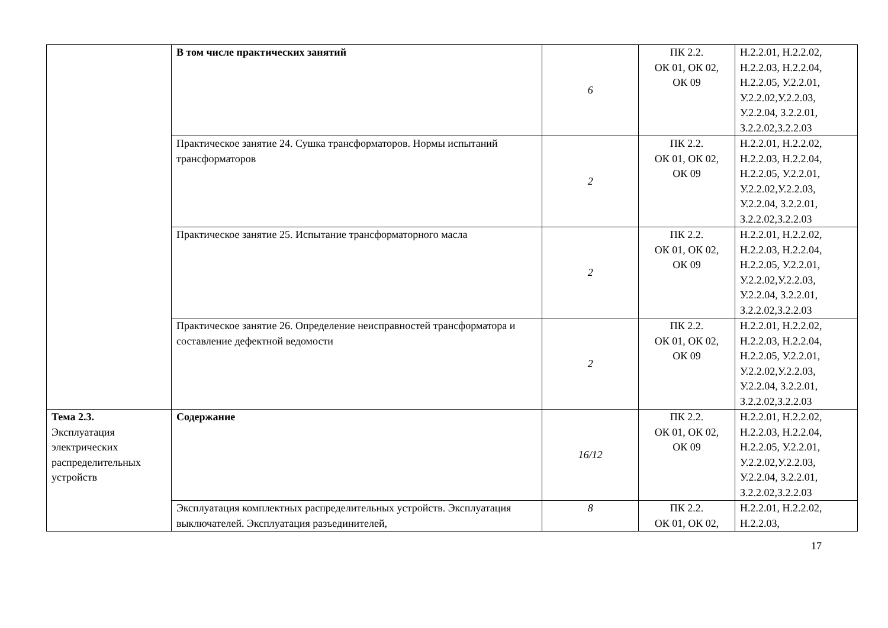| | В том числе практических занятий | 6 | ПК 2.2. ОК 01, ОК 02, ОК 09 | Н.2.2.01, Н.2.2.02, Н.2.2.03, Н.2.2.04, Н.2.2.05, У.2.2.01, У.2.2.02,У.2.2.03, У.2.2.04, З.2.2.01, З.2.2.02,З.2.2.03 |
| | Практическое занятие 24. Сушка трансформаторов. Нормы испытаний трансформаторов | 2 | ПК 2.2. ОК 01, ОК 02, ОК 09 | Н.2.2.01, Н.2.2.02, Н.2.2.03, Н.2.2.04, Н.2.2.05, У.2.2.01, У.2.2.02,У.2.2.03, У.2.2.04, З.2.2.01, З.2.2.02,З.2.2.03 |
| | Практическое занятие 25. Испытание трансформаторного масла | 2 | ПК 2.2. ОК 01, ОК 02, ОК 09 | Н.2.2.01, Н.2.2.02, Н.2.2.03, Н.2.2.04, Н.2.2.05, У.2.2.01, У.2.2.02,У.2.2.03, У.2.2.04, З.2.2.01, З.2.2.02,З.2.2.03 |
| | Практическое занятие 26. Определение неисправностей трансформатора и составление дефектной ведомости | 2 | ПК 2.2. ОК 01, ОК 02, ОК 09 | Н.2.2.01, Н.2.2.02, Н.2.2.03, Н.2.2.04, Н.2.2.05, У.2.2.01, У.2.2.02,У.2.2.03, У.2.2.04, З.2.2.01, З.2.2.02,З.2.2.03 |
| Тема 2.3. Эксплуатация электрических распределительных устройств | Содержание | 16/12 | ПК 2.2. ОК 01, ОК 02, ОК 09 | Н.2.2.01, Н.2.2.02, Н.2.2.03, Н.2.2.04, Н.2.2.05, У.2.2.01, У.2.2.02,У.2.2.03, У.2.2.04, З.2.2.01, З.2.2.02,З.2.2.03 |
| | Эксплуатация комплектных распределительных устройств. Эксплуатация выключателей. Эксплуатация разъединителей, | 8 | ПК 2.2. ОК 01, ОК 02, | Н.2.2.01, Н.2.2.02, Н.2.2.03, |
17